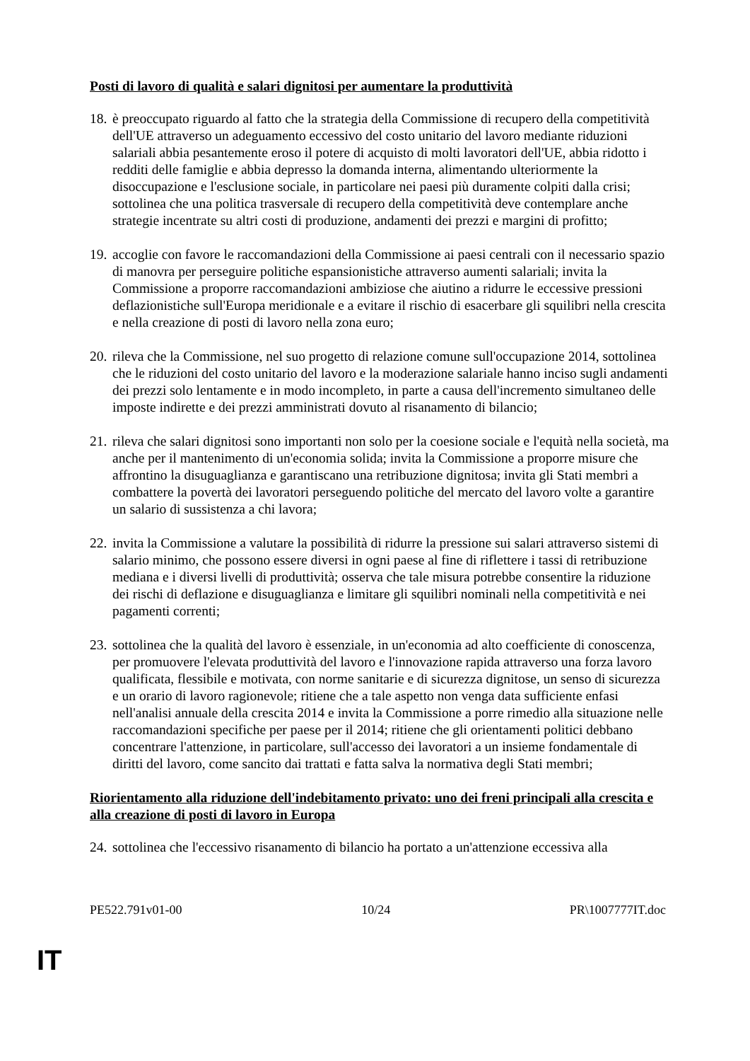Posti di lavoro di qualità e salari dignitosi per aumentare la produttività
18. è preoccupato riguardo al fatto che la strategia della Commissione di recupero della competitività dell'UE attraverso un adeguamento eccessivo del costo unitario del lavoro mediante riduzioni salariali abbia pesantemente eroso il potere di acquisto di molti lavoratori dell'UE, abbia ridotto i redditi delle famiglie e abbia depresso la domanda interna, alimentando ulteriormente la disoccupazione e l'esclusione sociale, in particolare nei paesi più duramente colpiti dalla crisi; sottolinea che una politica trasversale di recupero della competitività deve contemplare anche strategie incentrate su altri costi di produzione, andamenti dei prezzi e margini di profitto;
19. accoglie con favore le raccomandazioni della Commissione ai paesi centrali con il necessario spazio di manovra per perseguire politiche espansionistiche attraverso aumenti salariali; invita la Commissione a proporre raccomandazioni ambiziose che aiutino a ridurre le eccessive pressioni deflazionistiche sull'Europa meridionale e a evitare il rischio di esacerbare gli squilibri nella crescita e nella creazione di posti di lavoro nella zona euro;
20. rileva che la Commissione, nel suo progetto di relazione comune sull'occupazione 2014, sottolinea che le riduzioni del costo unitario del lavoro e la moderazione salariale hanno inciso sugli andamenti dei prezzi solo lentamente e in modo incompleto, in parte a causa dell'incremento simultaneo delle imposte indirette e dei prezzi amministrati dovuto al risanamento di bilancio;
21. rileva che salari dignitosi sono importanti non solo per la coesione sociale e l'equità nella società, ma anche per il mantenimento di un'economia solida; invita la Commissione a proporre misure che affrontino la disuguaglianza e garantiscano una retribuzione dignitosa; invita gli Stati membri a combattere la povertà dei lavoratori perseguendo politiche del mercato del lavoro volte a garantire un salario di sussistenza a chi lavora;
22. invita la Commissione a valutare la possibilità di ridurre la pressione sui salari attraverso sistemi di salario minimo, che possono essere diversi in ogni paese al fine di riflettere i tassi di retribuzione mediana e i diversi livelli di produttività; osserva che tale misura potrebbe consentire la riduzione dei rischi di deflazione e disuguaglianza e limitare gli squilibri nominali nella competitività e nei pagamenti correnti;
23. sottolinea che la qualità del lavoro è essenziale, in un'economia ad alto coefficiente di conoscenza, per promuovere l'elevata produttività del lavoro e l'innovazione rapida attraverso una forza lavoro qualificata, flessibile e motivata, con norme sanitarie e di sicurezza dignitose, un senso di sicurezza e un orario di lavoro ragionevole; ritiene che a tale aspetto non venga data sufficiente enfasi nell'analisi annuale della crescita 2014 e invita la Commissione a porre rimedio alla situazione nelle raccomandazioni specifiche per paese per il 2014; ritiene che gli orientamenti politici debbano concentrare l'attenzione, in particolare, sull'accesso dei lavoratori a un insieme fondamentale di diritti del lavoro, come sancito dai trattati e fatta salva la normativa degli Stati membri;
Riorientamento alla riduzione dell'indebitamento privato: uno dei freni principali alla crescita e alla creazione di posti di lavoro in Europa
24. sottolinea che l'eccessivo risanamento di bilancio ha portato a un'attenzione eccessiva alla
PE522.791v01-00 10/24 PR\1007777IT.doc
IT